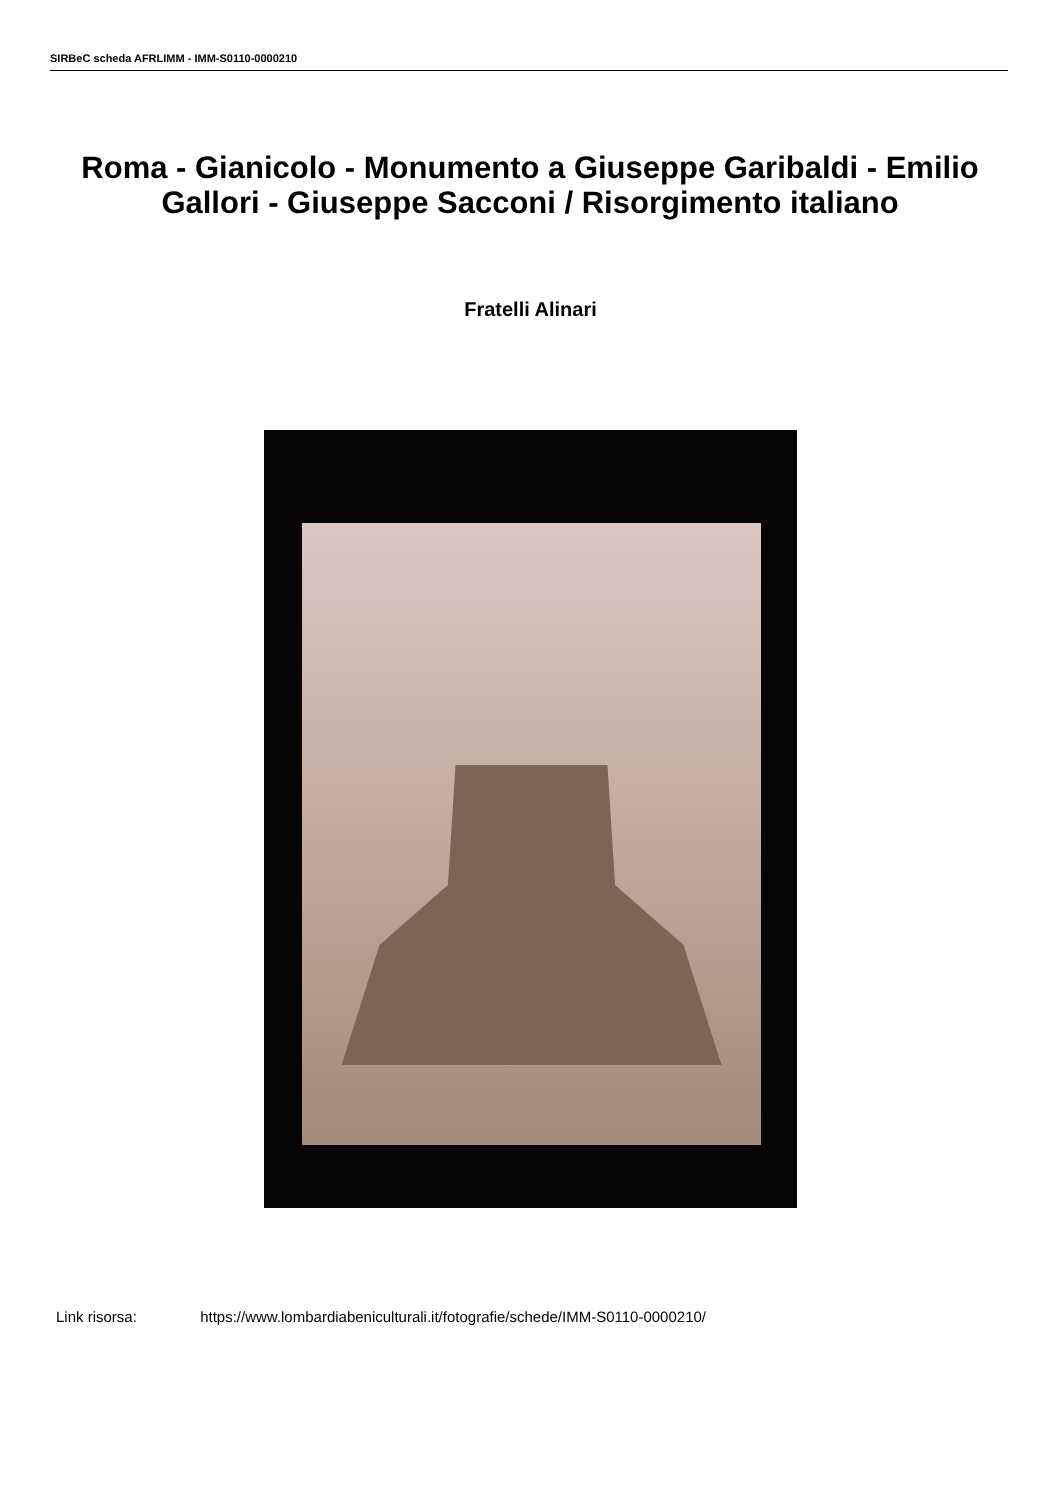SIRBeC scheda AFRLIMM - IMM-S0110-0000210
Roma - Gianicolo - Monumento a Giuseppe Garibaldi - Emilio Gallori - Giuseppe Sacconi / Risorgimento italiano
Fratelli Alinari
Link risorsa: https://www.lombardiabeniculturali.it/fotografie/schede/IMM-S0110-0000210/